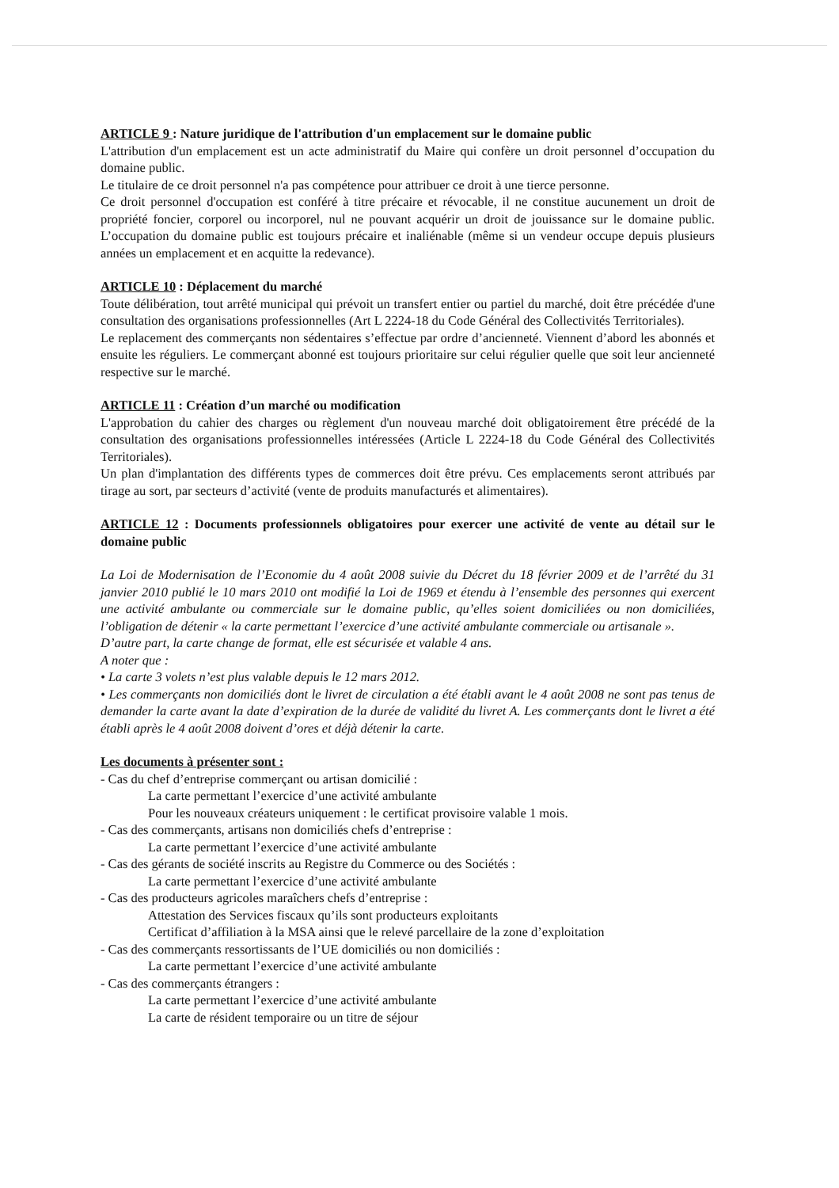ARTICLE 9 : Nature juridique de l'attribution d'un emplacement sur le domaine public
L'attribution d'un emplacement est un acte administratif du Maire qui confère un droit personnel d’occupation du domaine public.
Le titulaire de ce droit personnel n'a pas compétence pour attribuer ce droit à une tierce personne.
Ce droit personnel d'occupation est conféré à titre précaire et révocable, il ne constitue aucunement un droit de propriété foncier, corporel ou incorporel, nul ne pouvant acquérir un droit de jouissance sur le domaine public. L’occupation du domaine public est toujours précaire et inaliénable (même si un vendeur occupe depuis plusieurs années un emplacement et en acquitte la redevance).
ARTICLE 10 : Déplacement du marché
Toute délibération, tout arrêté municipal qui prévoit un transfert entier ou partiel du marché, doit être précédée d'une consultation des organisations professionnelles (Art L 2224-18 du Code Général des Collectivités Territoriales).
Le replacement des commerçants non sédentaires s’effectue par ordre d’ancienneté. Viennent d’abord les abonnés et ensuite les réguliers. Le commerçant abonné est toujours prioritaire sur celui régulier quelle que soit leur ancienneté respective sur le marché.
ARTICLE 11 : Création d’un marché ou modification
L'approbation du cahier des charges ou règlement d'un nouveau marché doit obligatoirement être précédé de la consultation des organisations professionnelles intéressées (Article L 2224-18 du Code Général des Collectivités Territoriales).
Un plan d'implantation des différents types de commerces doit être prévu. Ces emplacements seront attribués par tirage au sort, par secteurs d’activité (vente de produits manufacturés et alimentaires).
ARTICLE 12 : Documents professionnels obligatoires pour exercer une activité de vente au détail sur le domaine public
La Loi de Modernisation de l’Economie du 4 août 2008 suivie du Décret du 18 février 2009 et de l’arrêté du 31 janvier 2010 publié le 10 mars 2010 ont modifié la Loi de 1969 et étendu à l’ensemble des personnes qui exercent une activité ambulante ou commerciale sur le domaine public, qu’elles soient domiciliées ou non domiciliées, l’obligation de détenir « la carte permettant l’exercice d’une activité ambulante commerciale ou artisanale ».
D’autre part, la carte change de format, elle est sécurisée et valable 4 ans.
A noter que :
• La carte 3 volets n’est plus valable depuis le 12 mars 2012.
• Les commerçants non domiciliés dont le livret de circulation a été établi avant le 4 août 2008 ne sont pas tenus de demander la carte avant la date d’expiration de la durée de validité du livret A. Les commerçants dont le livret a été établi après le 4 août 2008 doivent d’ores et déjà détenir la carte.
Les documents à présenter sont :
- Cas du chef d’entreprise commerçant ou artisan domicilié :
La carte permettant l’exercice d’une activité ambulante
Pour les nouveaux créateurs uniquement : le certificat provisoire valable 1 mois.
- Cas des commerçants, artisans non domiciliés chefs d’entreprise :
La carte permettant l’exercice d’une activité ambulante
- Cas des gérants de société inscrits au Registre du Commerce ou des Sociétés :
La carte permettant l’exercice d’une activité ambulante
- Cas des producteurs agricoles maraîchers chefs d’entreprise :
Attestation des Services fiscaux qu’ils sont producteurs exploitants
Certificat d’affiliation à la MSA ainsi que le relevé parcellaire de la zone d’exploitation
- Cas des commerçants ressortissants de l’UE domiciliés ou non domiciliés :
La carte permettant l’exercice d’une activité ambulante
- Cas des commerçants étrangers :
La carte permettant l’exercice d’une activité ambulante
La carte de résident temporaire ou un titre de séjour